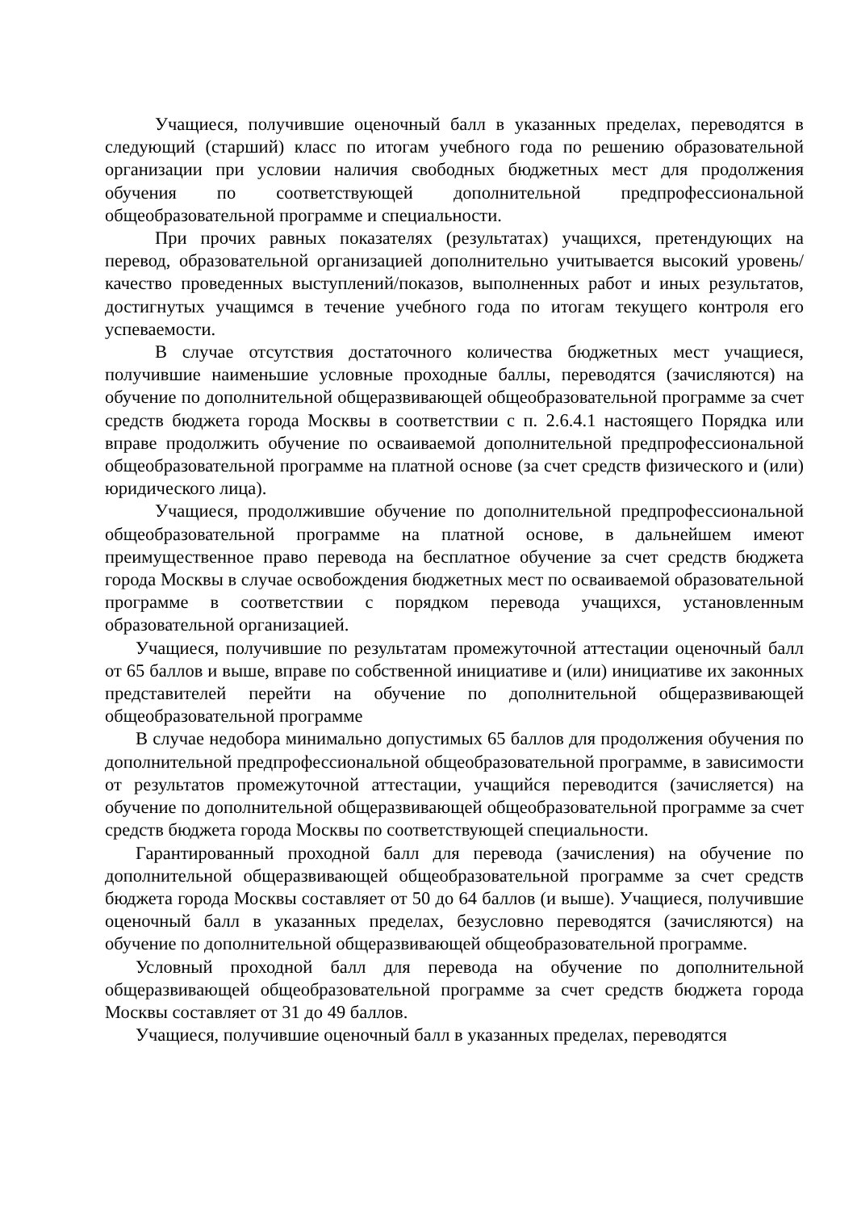Учащиеся, получившие оценочный балл в указанных пределах, переводятся в следующий (старший) класс по итогам учебного года по решению образовательной организации при условии наличия свободных бюджетных мест для продолжения обучения по соответствующей дополнительной предпрофессиональной общеобразовательной программе и специальности.
При прочих равных показателях (результатах) учащихся, претендующих на перевод, образовательной организацией дополнительно учитывается высокий уровень/качество проведенных выступлений/показов, выполненных работ и иных результатов, достигнутых учащимся в течение учебного года по итогам текущего контроля его успеваемости.
В случае отсутствия достаточного количества бюджетных мест учащиеся, получившие наименьшие условные проходные баллы, переводятся (зачисляются) на обучение по дополнительной общеразвивающей общеобразовательной программе за счет средств бюджета города Москвы в соответствии с п. 2.6.4.1 настоящего Порядка или вправе продолжить обучение по осваиваемой дополнительной предпрофессиональной общеобразовательной программе на платной основе (за счет средств физического и (или) юридического лица).
Учащиеся, продолжившие обучение по дополнительной предпрофессиональной общеобразовательной программе на платной основе, в дальнейшем имеют преимущественное право перевода на бесплатное обучение за счет средств бюджета города Москвы в случае освобождения бюджетных мест по осваиваемой образовательной программе в соответствии с порядком перевода учащихся, установленным образовательной организацией.
Учащиеся, получившие по результатам промежуточной аттестации оценочный балл от 65 баллов и выше, вправе по собственной инициативе и (или) инициативе их законных представителей перейти на обучение по дополнительной общеразвивающей общеобразовательной программе
В случае недобора минимально допустимых 65 баллов для продолжения обучения по дополнительной предпрофессиональной общеобразовательной программе, в зависимости от результатов промежуточной аттестации, учащийся переводится (зачисляется) на обучение по дополнительной общеразвивающей общеобразовательной программе за счет средств бюджета города Москвы по соответствующей специальности.
Гарантированный проходной балл для перевода (зачисления) на обучение по дополнительной общеразвивающей общеобразовательной программе за счет средств бюджета города Москвы составляет от 50 до 64 баллов (и выше). Учащиеся, получившие оценочный балл в указанных пределах, безусловно переводятся (зачисляются) на обучение по дополнительной общеразвивающей общеобразовательной программе.
Условный проходной балл для перевода на обучение по дополнительной общеразвивающей общеобразовательной программе за счет средств бюджета города Москвы составляет от 31 до 49 баллов.
Учащиеся, получившие оценочный балл в указанных пределах, переводятся